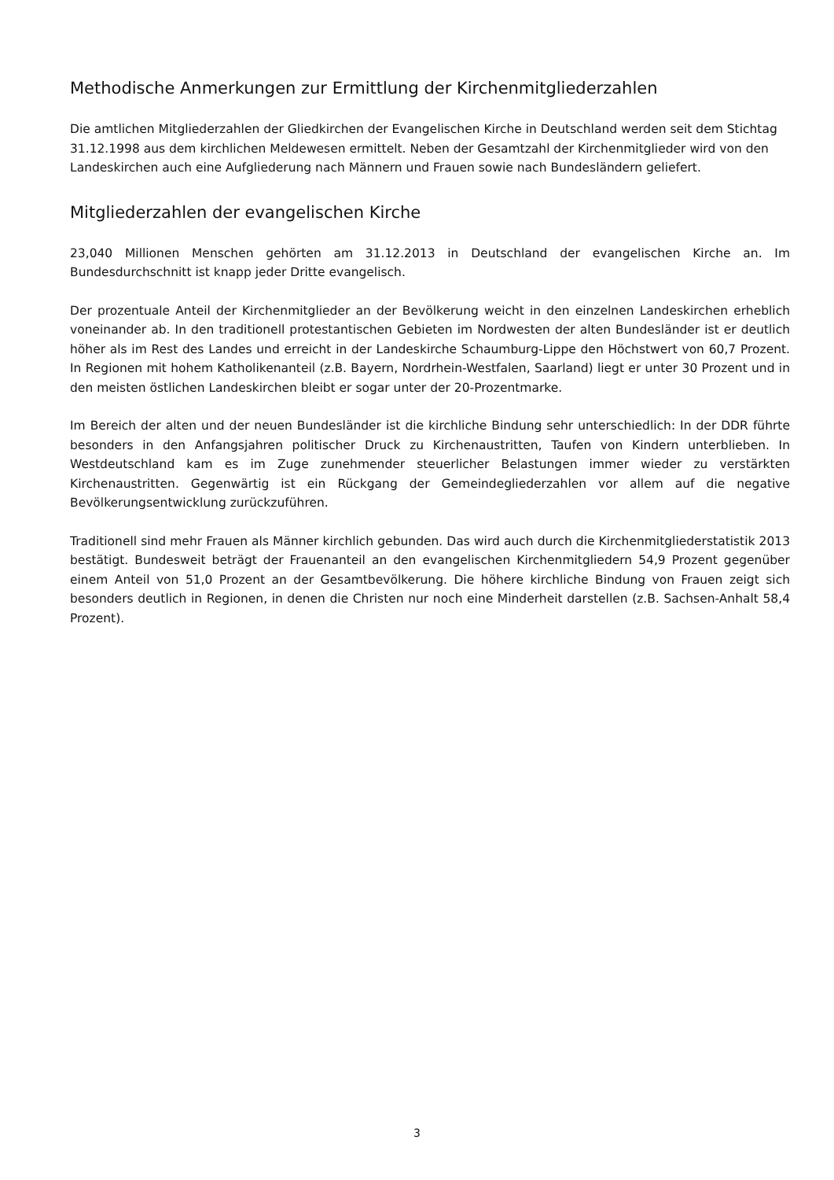Methodische Anmerkungen zur Ermittlung der Kirchenmitgliederzahlen
Die amtlichen Mitgliederzahlen der Gliedkirchen der Evangelischen Kirche in Deutschland werden seit dem Stichtag 31.12.1998 aus dem kirchlichen Meldewesen ermittelt. Neben der Gesamtzahl der Kirchenmitglieder wird von den Landeskirchen auch eine Aufgliederung nach Männern und Frauen sowie nach Bundesländern geliefert.
Mitgliederzahlen der evangelischen Kirche
23,040 Millionen Menschen gehörten am 31.12.2013 in Deutschland der evangelischen Kirche an. Im Bundesdurchschnitt ist knapp jeder Dritte evangelisch.
Der prozentuale Anteil der Kirchenmitglieder an der Bevölkerung weicht in den einzelnen Landeskirchen erheblich voneinander ab. In den traditionell protestantischen Gebieten im Nordwesten der alten Bundesländer ist er deutlich höher als im Rest des Landes und erreicht in der Landeskirche Schaumburg-Lippe den Höchstwert von 60,7 Prozent. In Regionen mit hohem Katholikenanteil (z.B. Bayern, Nordrhein-Westfalen, Saarland) liegt er unter 30 Prozent und in den meisten östlichen Landeskirchen bleibt er sogar unter der 20-Prozentmarke.
Im Bereich der alten und der neuen Bundesländer ist die kirchliche Bindung sehr unterschiedlich: In der DDR führte besonders in den Anfangsjahren politischer Druck zu Kirchenaustritten, Taufen von Kindern unterblieben. In Westdeutschland kam es im Zuge zunehmender steuerlicher Belastungen immer wieder zu verstärkten Kirchenaustritten. Gegenwärtig ist ein Rückgang der Gemeindegliederzahlen vor allem auf die negative Bevölkerungsentwicklung zurückzuführen.
Traditionell sind mehr Frauen als Männer kirchlich gebunden. Das wird auch durch die Kirchenmitgliederstatistik 2013 bestätigt. Bundesweit beträgt der Frauenanteil an den evangelischen Kirchenmitgliedern 54,9 Prozent gegenüber einem Anteil von 51,0 Prozent an der Gesamtbevölkerung. Die höhere kirchliche Bindung von Frauen zeigt sich besonders deutlich in Regionen, in denen die Christen nur noch eine Minderheit darstellen (z.B. Sachsen-Anhalt 58,4 Prozent).
3